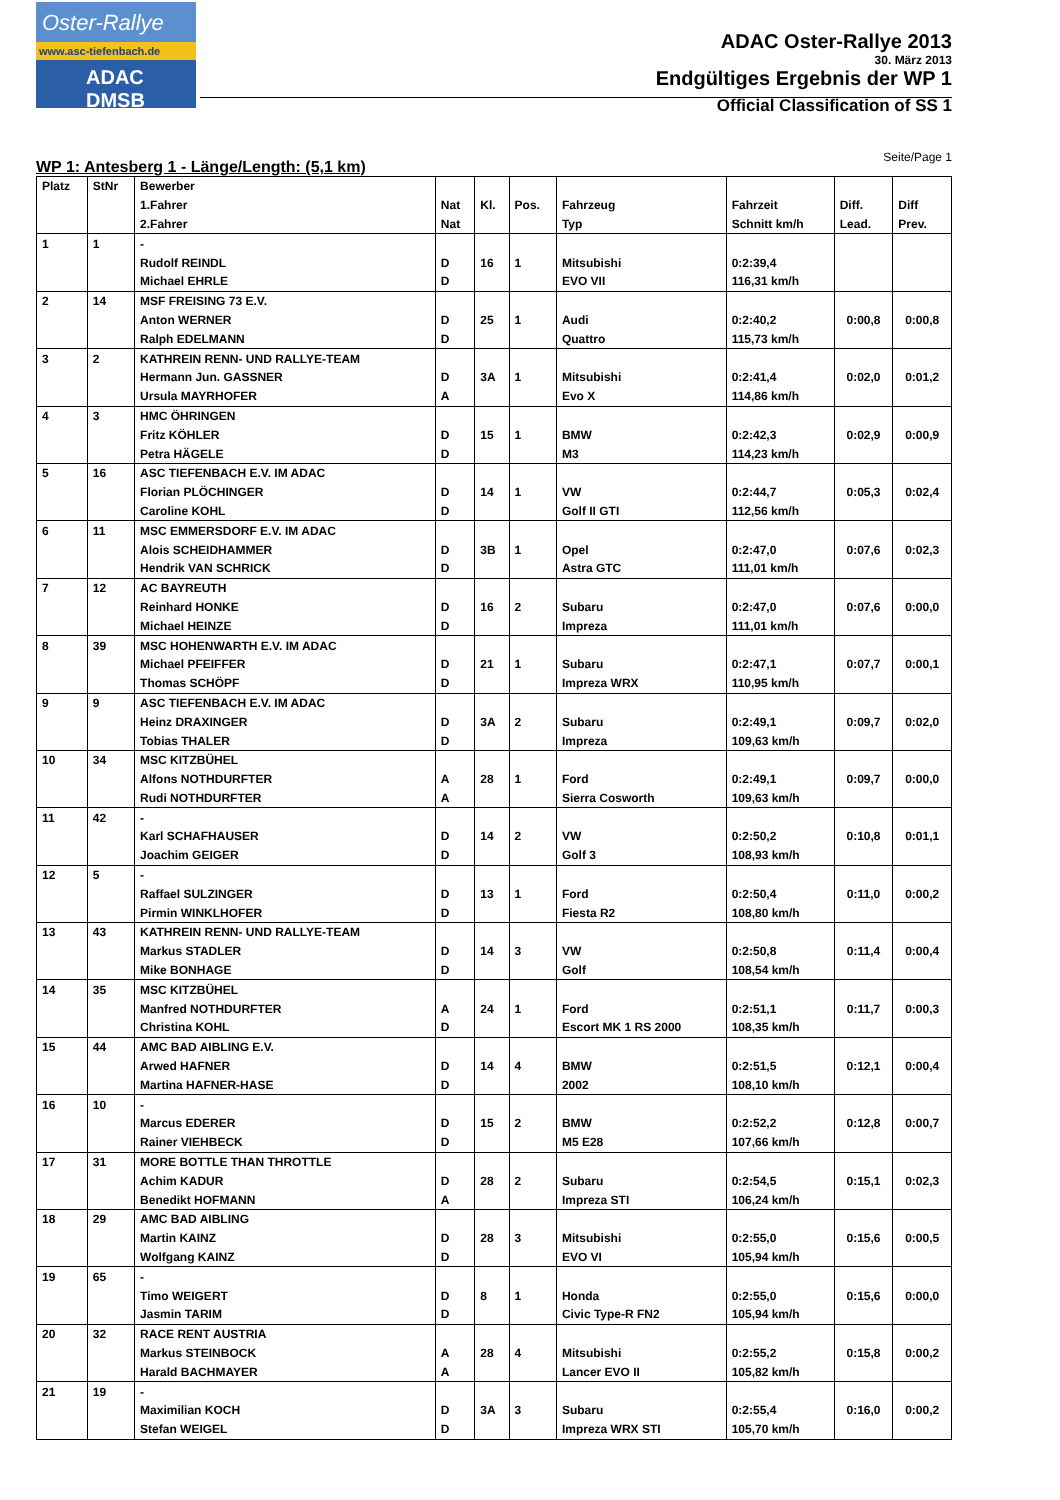Oster-Rallye
www.asc-tiefenbach.de
ADAC DMSB
ADAC Oster-Rallye 2013
30. März 2013
Endgültiges Ergebnis der WP 1
Official Classification of SS 1
WP 1: Antesberg 1 - Länge/Length: (5,1 km)
Seite/Page 1
| Platz | StNr | Bewerber | | | | | | | |
| --- | --- | --- | --- | --- | --- | --- | --- | --- | --- |
| | | 1.Fahrer | Nat | Kl. | Pos. | Fahrzeug | Fahrzeit | Diff. | Diff |
| | | 2.Fahrer | Nat | | | Typ | Schnitt km/h | Lead. | Prev. |
| 1 | 1 | - | | | | | | | |
| | | Rudolf REINDL | D | 16 | 1 | Mitsubishi | 0:2:39,4 | | |
| | | Michael EHRLE | D | | | EVO VII | 116,31 km/h | | |
| 2 | 14 | MSF FREISING 73 E.V. | | | | | | | |
| | | Anton WERNER | D | 25 | 1 | Audi | 0:2:40,2 | 0:00,8 | 0:00,8 |
| | | Ralph EDELMANN | D | | | Quattro | 115,73 km/h | | |
| 3 | 2 | KATHREIN RENN- UND RALLYE-TEAM | | | | | | | |
| | | Hermann Jun. GASSNER | D | 3A | 1 | Mitsubishi | 0:2:41,4 | 0:02,0 | 0:01,2 |
| | | Ursula MAYRHOFER | A | | | Evo X | 114,86 km/h | | |
| 4 | 3 | HMC ÖHRINGEN | | | | | | | |
| | | Fritz KÖHLER | D | 15 | 1 | BMW | 0:2:42,3 | 0:02,9 | 0:00,9 |
| | | Petra HÄGELE | D | | | M3 | 114,23 km/h | | |
| 5 | 16 | ASC TIEFENBACH E.V. IM ADAC | | | | | | | |
| | | Florian PLÖCHINGER | D | 14 | 1 | VW | 0:2:44,7 | 0:05,3 | 0:02,4 |
| | | Caroline KOHL | D | | | Golf II GTI | 112,56 km/h | | |
| 6 | 11 | MSC EMMERSDORF E.V. IM ADAC | | | | | | | |
| | | Alois SCHEIDHAMMER | D | 3B | 1 | Opel | 0:2:47,0 | 0:07,6 | 0:02,3 |
| | | Hendrik VAN SCHRICK | D | | | Astra GTC | 111,01 km/h | | |
| 7 | 12 | AC BAYREUTH | | | | | | | |
| | | Reinhard HONKE | D | 16 | 2 | Subaru | 0:2:47,0 | 0:07,6 | 0:00,0 |
| | | Michael HEINZE | D | | | Impreza | 111,01 km/h | | |
| 8 | 39 | MSC HOHENWARTH E.V. IM ADAC | | | | | | | |
| | | Michael PFEIFFER | D | 21 | 1 | Subaru | 0:2:47,1 | 0:07,7 | 0:00,1 |
| | | Thomas SCHÖPF | D | | | Impreza WRX | 110,95 km/h | | |
| 9 | 9 | ASC TIEFENBACH E.V. IM ADAC | | | | | | | |
| | | Heinz DRAXINGER | D | 3A | 2 | Subaru | 0:2:49,1 | 0:09,7 | 0:02,0 |
| | | Tobias THALER | D | | | Impreza | 109,63 km/h | | |
| 10 | 34 | MSC KITZBÜHEL | | | | | | | |
| | | Alfons NOTHDURFTER | A | 28 | 1 | Ford | 0:2:49,1 | 0:09,7 | 0:00,0 |
| | | Rudi NOTHDURFTER | A | | | Sierra Cosworth | 109,63 km/h | | |
| 11 | 42 | - | | | | | | | |
| | | Karl SCHAFHAUSER | D | 14 | 2 | VW | 0:2:50,2 | 0:10,8 | 0:01,1 |
| | | Joachim GEIGER | D | | | Golf 3 | 108,93 km/h | | |
| 12 | 5 | - | | | | | | | |
| | | Raffael SULZINGER | D | 13 | 1 | Ford | 0:2:50,4 | 0:11,0 | 0:00,2 |
| | | Pirmin WINKLHOFER | D | | | Fiesta R2 | 108,80 km/h | | |
| 13 | 43 | KATHREIN RENN- UND RALLYE-TEAM | | | | | | | |
| | | Markus STADLER | D | 14 | 3 | VW | 0:2:50,8 | 0:11,4 | 0:00,4 |
| | | Mike BONHAGE | D | | | Golf | 108,54 km/h | | |
| 14 | 35 | MSC KITZBÜHEL | | | | | | | |
| | | Manfred NOTHDURFTER | A | 24 | 1 | Ford | 0:2:51,1 | 0:11,7 | 0:00,3 |
| | | Christina KOHL | D | | | Escort MK 1 RS 2000 | 108,35 km/h | | |
| 15 | 44 | AMC BAD AIBLING E.V. | | | | | | | |
| | | Arwed HAFNER | D | 14 | 4 | BMW | 0:2:51,5 | 0:12,1 | 0:00,4 |
| | | Martina HAFNER-HASE | D | | | 2002 | 108,10 km/h | | |
| 16 | 10 | - | | | | | | | |
| | | Marcus EDERER | D | 15 | 2 | BMW | 0:2:52,2 | 0:12,8 | 0:00,7 |
| | | Rainer VIEHBECK | D | | | M5 E28 | 107,66 km/h | | |
| 17 | 31 | MORE BOTTLE THAN THROTTLE | | | | | | | |
| | | Achim KADUR | D | 28 | 2 | Subaru | 0:2:54,5 | 0:15,1 | 0:02,3 |
| | | Benedikt HOFMANN | A | | | Impreza STI | 106,24 km/h | | |
| 18 | 29 | AMC BAD AIBLING | | | | | | | |
| | | Martin KAINZ | D | 28 | 3 | Mitsubishi | 0:2:55,0 | 0:15,6 | 0:00,5 |
| | | Wolfgang KAINZ | D | | | EVO VI | 105,94 km/h | | |
| 19 | 65 | - | | | | | | | |
| | | Timo WEIGERT | D | 8 | 1 | Honda | 0:2:55,0 | 0:15,6 | 0:00,0 |
| | | Jasmin TARIM | D | | | Civic Type-R FN2 | 105,94 km/h | | |
| 20 | 32 | RACE RENT AUSTRIA | | | | | | | |
| | | Markus STEINBOCK | A | 28 | 4 | Mitsubishi | 0:2:55,2 | 0:15,8 | 0:00,2 |
| | | Harald BACHMAYER | A | | | Lancer EVO II | 105,82 km/h | | |
| 21 | 19 | - | | | | | | | |
| | | Maximilian KOCH | D | 3A | 3 | Subaru | 0:2:55,4 | 0:16,0 | 0:00,2 |
| | | Stefan WEIGEL | D | | | Impreza WRX STI | 105,70 km/h | | |